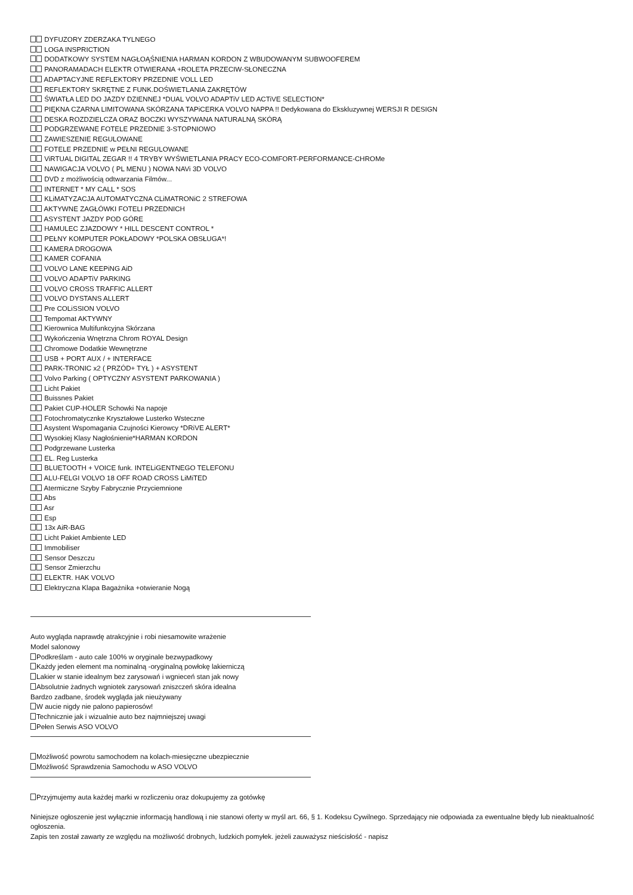DYFUZORY ZDERZAKA TYLNEGO
LOGA INSPRICTION
DODATKOWY SYSTEM NAGŁOĄŚNIENIA HARMAN KORDON Z WBUDOWANYM SUBWOOFEREM
PANORAMADACH ELEKTR OTWIERANA +ROLETA PRZECIW-SŁONECZNA
ADAPTACYJNE REFLEKTORY PRZEDNIE VOLL LED
REFLEKTORY SKRĘTNE Z FUNK.DOŚWIETLANIA ZAKRĘTÓW
ŚWIATŁA LED DO JAZDY DZIENNEJ *DUAL VOLVO ADAPTiV LED ACTiVE SELECTION*
PIĘKNA CZARNA LIMITOWANA SKÓRZANA TAPiCERKA VOLVO NAPPA !! Dedykowana do Ekskluzywnej WERSJI R DESIGN
DESKA ROZDZIELCZA ORAZ BOCZKI WYSZYWANA NATURALNĄ SKÓRĄ
PODGRZEWANE FOTELE PRZEDNIE 3-STOPNIOWO
ZAWIESZENIE REGULOWANE
FOTELE PRZEDNIE w PEŁNI REGULOWANE
ViRTUAL DIGITAL ZEGAR !! 4 TRYBY WYŚWIETLANIA PRACY ECO-COMFORT-PERFORMANCE-CHROMe
NAWIGACJA VOLVO ( PL MENU ) NOWA NAVi 3D VOLVO
DVD z możliwością odtwarzania Filmów...
INTERNET * MY CALL * SOS
KLiMATYZACJA AUTOMATYCZNA CLiMATRONiC 2 STREFOWA
AKTYWNE ZAGŁÓWKI FOTELI PRZEDNICH
ASYSTENT JAZDY POD GÓRE
HAMULEC ZJAZDOWY * HILL DESCENT CONTROL *
PEŁNY KOMPUTER POKŁADOWY *POLSKA OBSŁUGA*!
KAMERA DROGOWA
KAMER COFANIA
VOLVO LANE KEEPiNG AiD
VOLVO ADAPTiV PARKING
VOLVO CROSS TRAFFIC ALLERT
VOLVO DYSTANS ALLERT
Pre COLiSSION VOLVO
Tempomat AKTYWNY
Kierownica Multifunkcyjna Skórzana
Wykończenia Wnętrzna Chrom ROYAL Design
Chromowe Dodatkie Wewnętrzne
USB + PORT AUX / + INTERFACE
PARK-TRONIC x2 ( PRZÓD+ TYŁ ) + ASYSTENT
Volvo Parking ( OPTYCZNY ASYSTENT PARKOWANIA )
Licht Pakiet
Buissnes Pakiet
Pakiet CUP-HOLER Schowki Na napoje
Fotochromatycznke Kryształowe Lusterko Wsteczne
Asystent Wspomagania Czujności Kierowcy *DRiVE ALERT*
Wysokiej Klasy Nagłośnienie*HARMAN KORDON
Podgrzewane Lusterka
EL. Reg Lusterka
BLUETOOTH + VOICE funk. INTELiGENTNEGO TELEFONU
ALU-FELGI VOLVO 18 OFF ROAD CROSS LiMiTED
Atermiczne Szyby Fabrycznie Przyciemnione
Abs
Asr
Esp
13x AiR-BAG
Licht Pakiet Ambiente LED
Immobiliser
Sensor Deszczu
Sensor Zmierzchu
ELEKTR. HAK VOLVO
Elektryczna Klapa Bagażnika +otwieranie Nogą
Auto wygląda naprawdę atrakcyjnie i robi niesamowite wrażenie
Model salonowy
Podkreślam - auto cale 100% w oryginale bezwypadkowy
Każdy jeden element ma nominalną -oryginalną powłokę lakierniczą
Lakier w stanie idealnym bez zarysowań i wgnieceń stan jak nowy
Absolutnie żadnych wgniotek zarysowań zniszczeń skóra idealna
Bardzo zadbane, środek wygląda jak nieużywany
W aucie nigdy nie palono papierosów!
Technicznie jak i wizualnie auto bez najmniejszej uwagi
Pełen Serwis ASO VOLVO
Możliwość powrotu samochodem na kolach-miesięczne ubezpiecznie
Możliwość Sprawdzenia Samochodu w ASO VOLVO
Przyjmujemy auta każdej marki w rozliczeniu oraz dokupujemy za gotówkę
Niniejsze ogłoszenie jest wyłącznie informacją handlową i nie stanowi oferty w myśl art. 66, § 1. Kodeksu Cywilnego. Sprzedający nie odpowiada za ewentualne błędy lub nieaktualność ogłoszenia.
Zapis ten został zawarty ze względu na możliwość drobnych, ludzkich pomyłek. jeżeli zauważysz nieścisłość - napisz